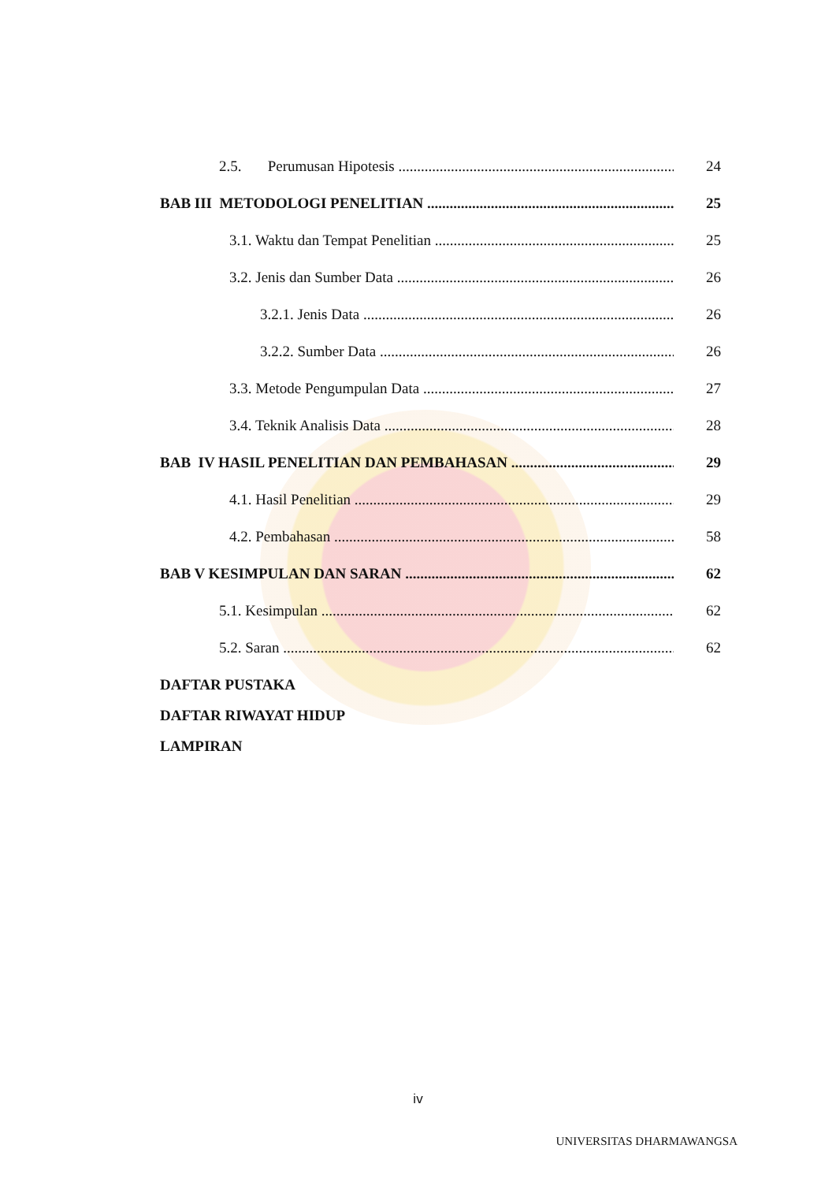2.5. Perumusan Hipotesis 24
BAB III METODOLOGI PENELITIAN 25
3.1. Waktu dan Tempat Penelitian 25
3.2. Jenis dan Sumber Data 26
3.2.1. Jenis Data 26
3.2.2. Sumber Data 26
3.3. Metode Pengumpulan Data 27
3.4. Teknik Analisis Data 28
BAB IV HASIL PENELITIAN DAN PEMBAHASAN 29
4.1. Hasil Penelitian 29
4.2. Pembahasan 58
BAB V KESIMPULAN DAN SARAN 62
5.1. Kesimpulan 62
5.2. Saran 62
DAFTAR PUSTAKA
DAFTAR RIWAYAT HIDUP
LAMPIRAN
iv
UNIVERSITAS DHARMAWANGSA